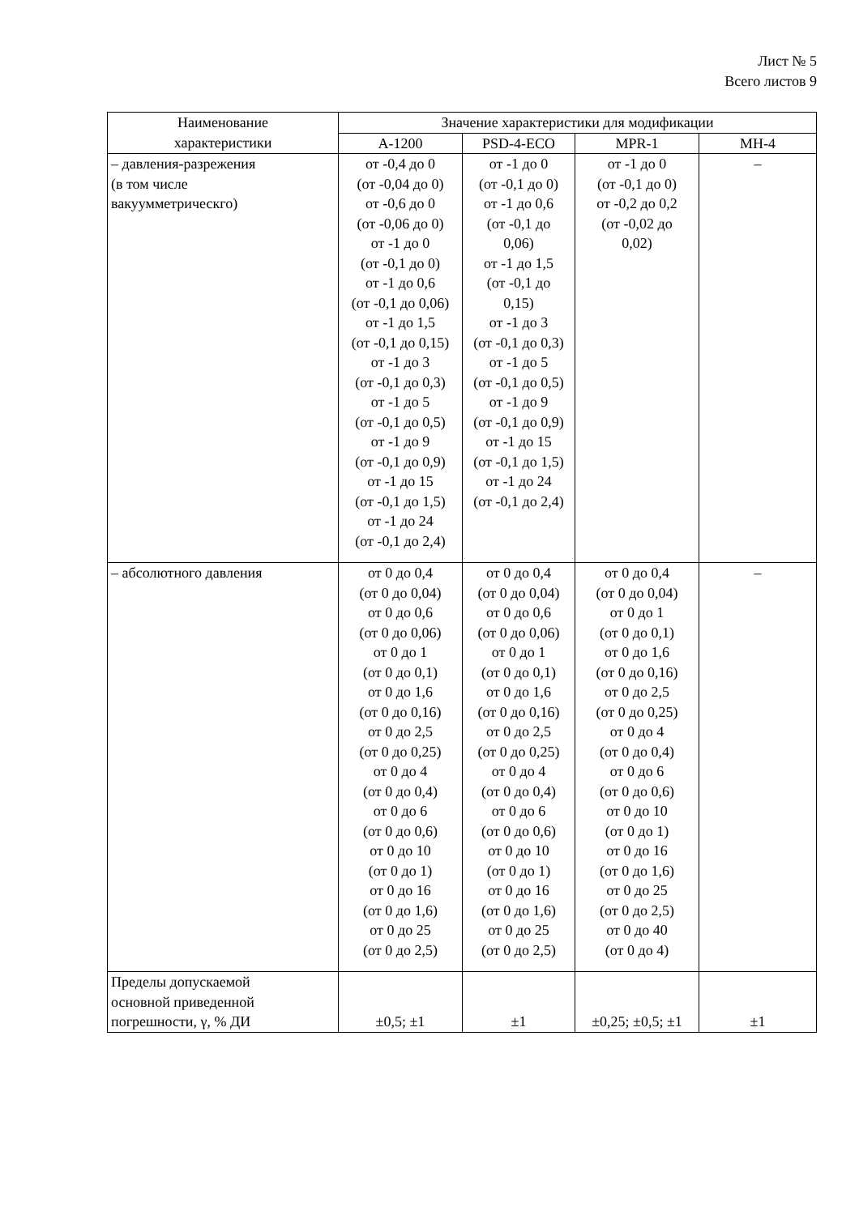Лист № 5
Всего листов 9
| Наименование характеристики | Значение характеристики для модификации | | | |
| --- | --- | --- | --- | --- |
| | А-1200 | PSD-4-ECO | MPR-1 | MH-4 |
| – давления-разрежения (в том числе вакуумметрическго) | от -0,4 до 0 (от -0,04 до 0) от -0,6 до 0 (от -0,06 до 0) от -1 до 0 (от -0,1 до 0) от -1 до 0,6 (от -0,1 до 0,06) от -1 до 1,5 (от -0,1 до 0,15) от -1 до 3 (от -0,1 до 0,3) от -1 до 5 (от -0,1 до 0,5) от -1 до 9 (от -0,1 до 0,9) от -1 до 15 (от -0,1 до 1,5) от -1 до 24 (от -0,1 до 2,4) | от -1 до 0 (от -0,1 до 0) от -1 до 0,6 (от -0,1 до 0,06) от -1 до 1,5 (от -0,1 до 0,15) от -1 до 3 (от -0,1 до 0,3) от -1 до 5 (от -0,1 до 0,5) от -1 до 9 (от -0,1 до 0,9) от -1 до 15 (от -0,1 до 1,5) от -1 до 24 (от -0,1 до 2,4) | от -1 до 0 (от -0,1 до 0) от -0,2 до 0,2 (от -0,02 до 0,02) | – |
| – абсолютного давления | от 0 до 0,4 (от 0 до 0,04) от 0 до 0,6 (от 0 до 0,06) от 0 до 1 (от 0 до 0,1) от 0 до 1,6 (от 0 до 0,16) от 0 до 2,5 (от 0 до 0,25) от 0 до 4 (от 0 до 0,4) от 0 до 6 (от 0 до 0,6) от 0 до 10 (от 0 до 1) от 0 до 16 (от 0 до 1,6) от 0 до 25 (от 0 до 2,5) | от 0 до 0,4 (от 0 до 0,04) от 0 до 0,6 (от 0 до 0,06) от 0 до 1 (от 0 до 0,1) от 0 до 1,6 (от 0 до 0,16) от 0 до 2,5 (от 0 до 0,25) от 0 до 4 (от 0 до 0,4) от 0 до 6 (от 0 до 0,6) от 0 до 10 (от 0 до 1) от 0 до 16 (от 0 до 1,6) от 0 до 25 (от 0 до 2,5) | от 0 до 0,4 (от 0 до 0,04) от 0 до 1 (от 0 до 0,1) от 0 до 1,6 (от 0 до 0,16) от 0 до 2,5 (от 0 до 0,25) от 0 до 4 (от 0 до 0,4) от 0 до 6 (от 0 до 0,6) от 0 до 10 (от 0 до 1) от 0 до 16 (от 0 до 1,6) от 0 до 25 (от 0 до 2,5) от 0 до 40 (от 0 до 4) | – |
| Пределы допускаемой основной приведенной погрешности, γ, % ДИ | ±0,5; ±1 | ±1 | ±0,25; ±0,5; ±1 | ±1 |